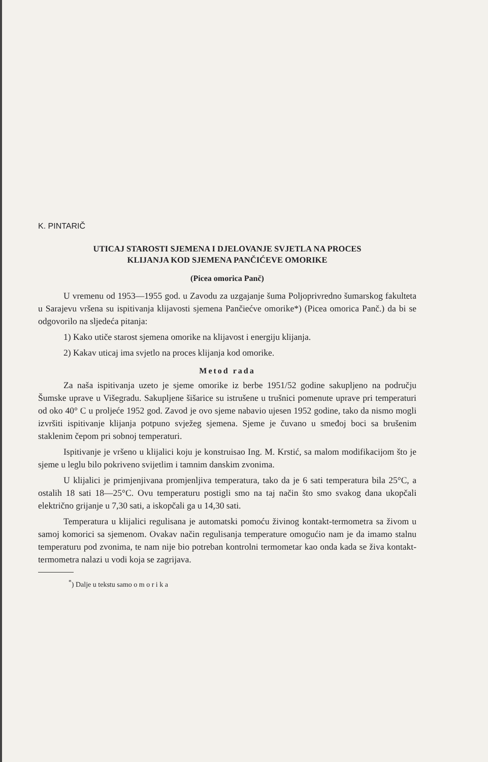K. PINTARIČ
UTICAJ STAROSTI SJEMENA I DJELOVANJE SVJETLA NA PROCES
KLIJANJA KOD SJEMENA PANČIĆEVE OMORIKE
(Picea omorica Panč)
U vremenu od 1953—1955 god. u Zavodu za uzgajanje šuma Poljoprivredno šumarskog fakulteta u Sarajevu vršena su ispitivanja klijavosti sjemena Pančiećve omorike*) (Picea omorica Panč.) da bi se odgovorilo na sljedeća pitanja:
1) Kako utiče starost sjemena omorike na klijavost i energiju klijanja.
2) Kakav uticaj ima svjetlo na proces klijanja kod omorike.
Metod rada
Za naša ispitivanja uzeto je sjeme omorike iz berbe 1951/52 godine sakupljeno na području Šumske uprave u Višegradu. Sakupljene šišarice su istrušene u trušnici pomenute uprave pri temperaturi od oko 40° C u proljeće 1952 god. Zavod je ovo sjeme nabavio ujesen 1952 godine, tako da nismo mogli izvršiti ispitivanje klijanja potpuno svježeg sjemena. Sjeme je čuvano u smeđoj boci sa brušenim staklenim čepom pri sobnoj temperaturi.
Ispitivanje je vršeno u klijalici koju je konstruisao Ing. M. Krstić, sa malom modifikacijom što je sjeme u leglu bilo pokriveno svijetlim i tamnim danskim zvonima.
U klijalici je primjenjivana promjenljiva temperatura, tako da je 6 sati temperatura bila 25°C, a ostalih 18 sati 18—25°C. Ovu temperaturu postigli smo na taj način što smo svakog dana ukopčali električno grijanje u 7,30 sati, a iskopčali ga u 14,30 sati.
Temperatura u klijalici regulisana je automatski pomoću živinog kontakt-termometra sa živom u samoj komorici sa sjemenom. Ovakav način regulisanja temperature omogućio nam je da imamo stalnu temperaturu pod zvonima, te nam nije bio potreban kontrolni termometar kao onda kada se živa kontakt-termometra nalazi u vodi koja se zagrijava.
<sup>*</sup>) Dalje u tekstu samo o m o r i k a